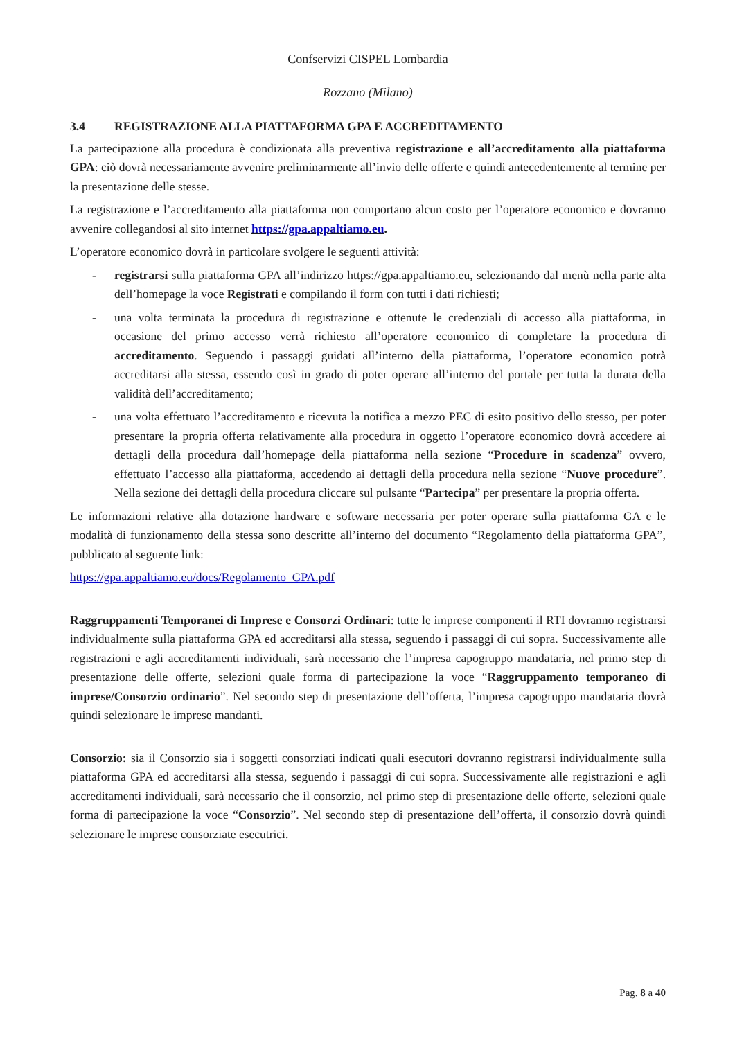Confservizi CISPEL Lombardia
Rozzano (Milano)
3.4 REGISTRAZIONE ALLA PIATTAFORMA GPA E ACCREDITAMENTO
La partecipazione alla procedura è condizionata alla preventiva registrazione e all’accreditamento alla piattaforma GPA: ciò dovrà necessariamente avvenire preliminarmente all’invio delle offerte e quindi antecedentemente al termine per la presentazione delle stesse.
La registrazione e l’accreditamento alla piattaforma non comportano alcun costo per l’operatore economico e dovranno avvenire collegandosi al sito internet https://gpa.appaltiamo.eu.
L’operatore economico dovrà in particolare svolgere le seguenti attività:
- registrarsi sulla piattaforma GPA all’indirizzo https://gpa.appaltiamo.eu, selezionando dal menù nella parte alta dell’homepage la voce Registrati e compilando il form con tutti i dati richiesti;
- una volta terminata la procedura di registrazione e ottenute le credenziali di accesso alla piattaforma, in occasione del primo accesso verrà richiesto all’operatore economico di completare la procedura di accreditamento. Seguendo i passaggi guidati all’interno della piattaforma, l’operatore economico potrà accreditarsi alla stessa, essendo così in grado di poter operare all’interno del portale per tutta la durata della validità dell’accreditamento;
- una volta effettuato l’accreditamento e ricevuta la notifica a mezzo PEC di esito positivo dello stesso, per poter presentare la propria offerta relativamente alla procedura in oggetto l’operatore economico dovrà accedere ai dettagli della procedura dall’homepage della piattaforma nella sezione “Procedure in scadenza” ovvero, effettuato l’accesso alla piattaforma, accedendo ai dettagli della procedura nella sezione “Nuove procedure”. Nella sezione dei dettagli della procedura cliccare sul pulsante “Partecipa” per presentare la propria offerta.
Le informazioni relative alla dotazione hardware e software necessaria per poter operare sulla piattaforma GA e le modalità di funzionamento della stessa sono descritte all’interno del documento “Regolamento della piattaforma GPA”, pubblicato al seguente link:
https://gpa.appaltiamo.eu/docs/Regolamento_GPA.pdf
Raggruppamenti Temporanei di Imprese e Consorzi Ordinari: tutte le imprese componenti il RTI dovranno registrarsi individualmente sulla piattaforma GPA ed accreditarsi alla stessa, seguendo i passaggi di cui sopra. Successivamente alle registrazioni e agli accreditamenti individuali, sarà necessario che l’impresa capogruppo mandataria, nel primo step di presentazione delle offerte, selezioni quale forma di partecipazione la voce “Raggruppamento temporaneo di imprese/Consorzio ordinario”. Nel secondo step di presentazione dell’offerta, l’impresa capogruppo mandataria dovrà quindi selezionare le imprese mandanti.
Consorzio: sia il Consorzio sia i soggetti consorziati indicati quali esecutori dovranno registrarsi individualmente sulla piattaforma GPA ed accreditarsi alla stessa, seguendo i passaggi di cui sopra. Successivamente alle registrazioni e agli accreditamenti individuali, sarà necessario che il consorzio, nel primo step di presentazione delle offerte, selezioni quale forma di partecipazione la voce “Consorzio”. Nel secondo step di presentazione dell’offerta, il consorzio dovrà quindi selezionare le imprese consorziate esecutrici.
Pag. 8 a 40